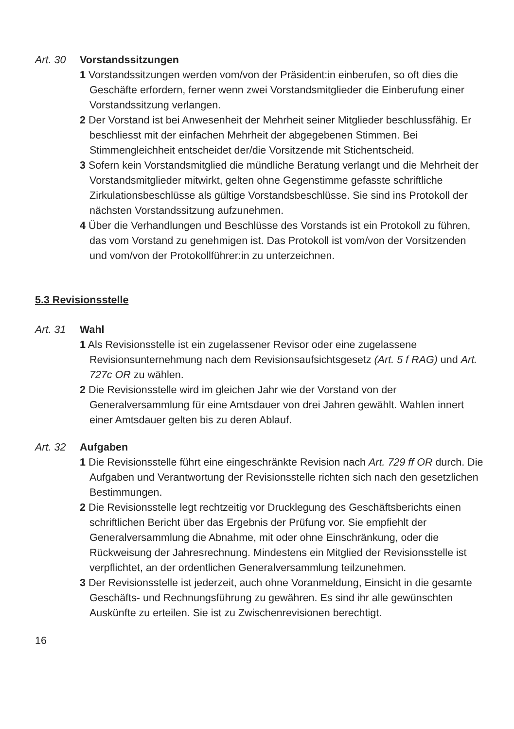Art. 30 Vorstandssitzungen
1 Vorstandssitzungen werden vom/von der Präsident:in einberufen, so oft dies die Geschäfte erfordern, ferner wenn zwei Vorstandsmitglieder die Einberufung einer Vorstandssitzung verlangen.
2 Der Vorstand ist bei Anwesenheit der Mehrheit seiner Mitglieder beschlussfähig. Er beschliesst mit der einfachen Mehrheit der abgege­benen Stimmen. Bei Stimmengleichheit entscheidet der/die Vorsitzende mit Stichentscheid.
3 Sofern kein Vorstandsmitglied die mündliche Beratung verlangt und die Mehrheit der Vorstandsmitglieder mitwirkt, gelten ohne Gegenstimme gefasste schriftliche Zirkulationsbeschlüsse als gültige Vorstands­beschlüsse. Sie sind ins Protokoll der nächsten Vorstandssitzung aufzu­nehmen.
4 Über die Verhandlungen und Beschlüsse des Vorstands ist ein Protokoll zu führen, das vom Vorstand zu genehmigen ist. Das Protokoll ist vom/von der Vorsitzenden und vom/von der Protokollführer:in zu unterzeichnen.
5.3 Revisionsstelle
Art. 31 Wahl
1 Als Revisionsstelle ist ein zugelassener Revisor oder eine zugelassene Revisionsunternehmung nach dem Revisionsaufsichtsgesetz (Art. 5 f RAG) und Art. 727c OR zu wählen.
2 Die Revisionsstelle wird im gleichen Jahr wie der Vorstand von der Generalversammlung für eine Amtsdauer von drei Jahren gewählt. Wahlen innert einer Amtsdauer gelten bis zu deren Ablauf.
Art. 32 Aufgaben
1 Die Revisionsstelle führt eine eingeschränkte Revision nach Art. 729 ff OR durch. Die Aufgaben und Verantwortung der Revisionsstelle richten sich nach den gesetzlichen Bestimmungen.
2 Die Revisionsstelle legt rechtzeitig vor Drucklegung des Geschäfts­berichts einen schriftlichen Bericht über das Ergebnis der Prüfung vor. Sie empfiehlt der Generalversammlung die Abnahme, mit oder ohne Einschränkung, oder die Rückweisung der Jahresrechnung. Mindestens ein Mitglied der Revisionsstelle ist verpflichtet, an der ordentlichen Generalversammlung teilzunehmen.
3 Der Revisionsstelle ist jederzeit, auch ohne Voranmeldung, Einsicht in die gesamte Geschäfts- und Rechnungsführung zu gewähren. Es sind ihr alle gewünschten Auskünfte zu erteilen. Sie ist zu Zwischenrevisionen berechtigt.
16